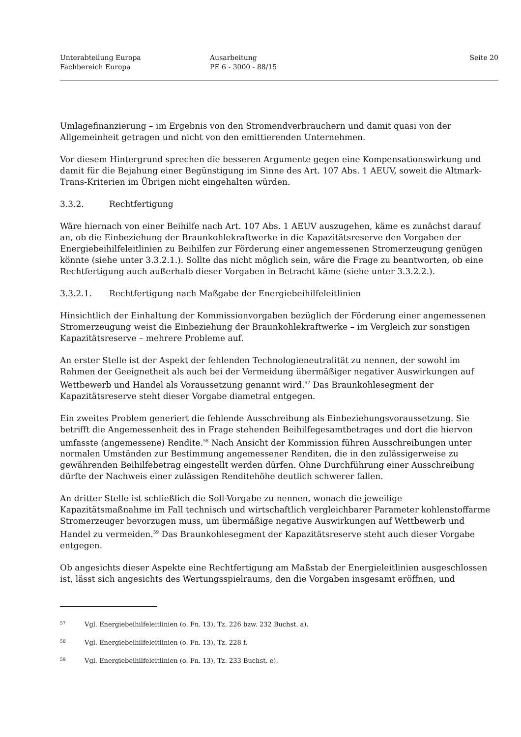Unterabteilung Europa
Fachbereich Europa
Ausarbeitung
PE 6 - 3000 - 88/15
Seite 20
Umlagefinanzierung – im Ergebnis von den Stromendverbrauchern und damit quasi von der Allgemeinheit getragen und nicht von den emittierenden Unternehmen.
Vor diesem Hintergrund sprechen die besseren Argumente gegen eine Kompensationswirkung und damit für die Bejahung einer Begünstigung im Sinne des Art. 107 Abs. 1 AEUV, soweit die Altmark-Trans-Kriterien im Übrigen nicht eingehalten würden.
3.3.2. Rechtfertigung
Wäre hiernach von einer Beihilfe nach Art. 107 Abs. 1 AEUV auszugehen, käme es zunächst darauf an, ob die Einbeziehung der Braunkohlekraftwerke in die Kapazitätsreserve den Vorgaben der Energiebeihilfeleitlinien zu Beihilfen zur Förderung einer angemessenen Stromerzeugung genügen könnte (siehe unter 3.3.2.1.). Sollte das nicht möglich sein, wäre die Frage zu beantworten, ob eine Rechtfertigung auch außerhalb dieser Vorgaben in Betracht käme (siehe unter 3.3.2.2.).
3.3.2.1. Rechtfertigung nach Maßgabe der Energiebeihilfeleitlinien
Hinsichtlich der Einhaltung der Kommissionvorgaben bezüglich der Förderung einer angemessenen Stromerzeugung weist die Einbeziehung der Braunkohlekraftwerke – im Vergleich zur sonstigen Kapazitätsreserve – mehrere Probleme auf.
An erster Stelle ist der Aspekt der fehlenden Technologieneutralität zu nennen, der sowohl im Rahmen der Geeignetheit als auch bei der Vermeidung übermäßiger negativer Auswirkungen auf Wettbewerb und Handel als Voraussetzung genannt wird.<sup>57</sup> Das Braunkohlesegment der Kapazitätsreserve steht dieser Vorgabe diametral entgegen.
Ein zweites Problem generiert die fehlende Ausschreibung als Einbeziehungsvoraussetzung. Sie betrifft die Angemessenheit des in Frage stehenden Beihilfegesamtbetrages und dort die hiervon umfasste (angemessene) Rendite.<sup>58</sup> Nach Ansicht der Kommission führen Ausschreibungen unter normalen Umständen zur Bestimmung angemessener Renditen, die in den zulässigerweise zu gewährenden Beihilfebetrag eingestellt werden dürfen. Ohne Durchführung einer Ausschreibung dürfte der Nachweis einer zulässigen Renditehöhe deutlich schwerer fallen.
An dritter Stelle ist schließlich die Soll-Vorgabe zu nennen, wonach die jeweilige Kapazitätsmaßnahme im Fall technisch und wirtschaftlich vergleichbarer Parameter kohlenstoffarme Stromerzeuger bevorzugen muss, um übermäßige negative Auswirkungen auf Wettbewerb und Handel zu vermeiden.<sup>59</sup> Das Braunkohlesegment der Kapazitätsreserve steht auch dieser Vorgabe entgegen.
Ob angesichts dieser Aspekte eine Rechtfertigung am Maßstab der Energieleitlinien ausgeschlossen ist, lässt sich angesichts des Wertungsspielraums, den die Vorgaben insgesamt eröffnen, und
57 Vgl. Energiebeihilfeleitlinien (o. Fn. 13), Tz. 226 bzw. 232 Buchst. a).
58 Vgl. Energiebeihilfeleitlinien (o. Fn. 13), Tz. 228 f.
59 Vgl. Energiebeihilfeleitlinien (o. Fn. 13), Tz. 233 Buchst. e).